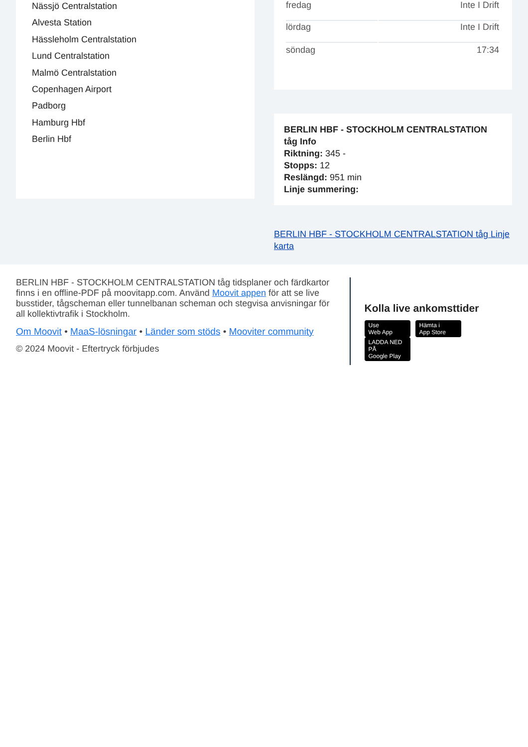Nässjö Centralstation
Alvesta Station
Hässleholm Centralstation
Lund Centralstation
Malmö Centralstation
Copenhagen Airport
Padborg
Hamburg Hbf
Berlin Hbf
| fredag | Inte I Drift |
| lördag | Inte I Drift |
| söndag | 17:34 |
BERLIN HBF - STOCKHOLM CENTRALSTATION tåg Info
Riktning: 345 -
Stopps: 12
Reslängd: 951 min
Linje summering:
BERLIN HBF - STOCKHOLM CENTRALSTATION tåg Linje karta
BERLIN HBF - STOCKHOLM CENTRALSTATION tåg tidsplaner och färdkartor finns i en offline-PDF på moovitapp.com. Använd Moovit appen för att se live busstider, tågscheman eller tunnelbanan scheman och stegvisa anvisningar för all kollektivtrafik i Stockholm.
Om Moovit • MaaS-lösningar • Länder som stöds • Mooviter community
© 2024 Moovit - Eftertryck förbjudes
Kolla live ankomsttider
Use
Web App Hämta i
App Store LADDA NED PÅ
Google Play